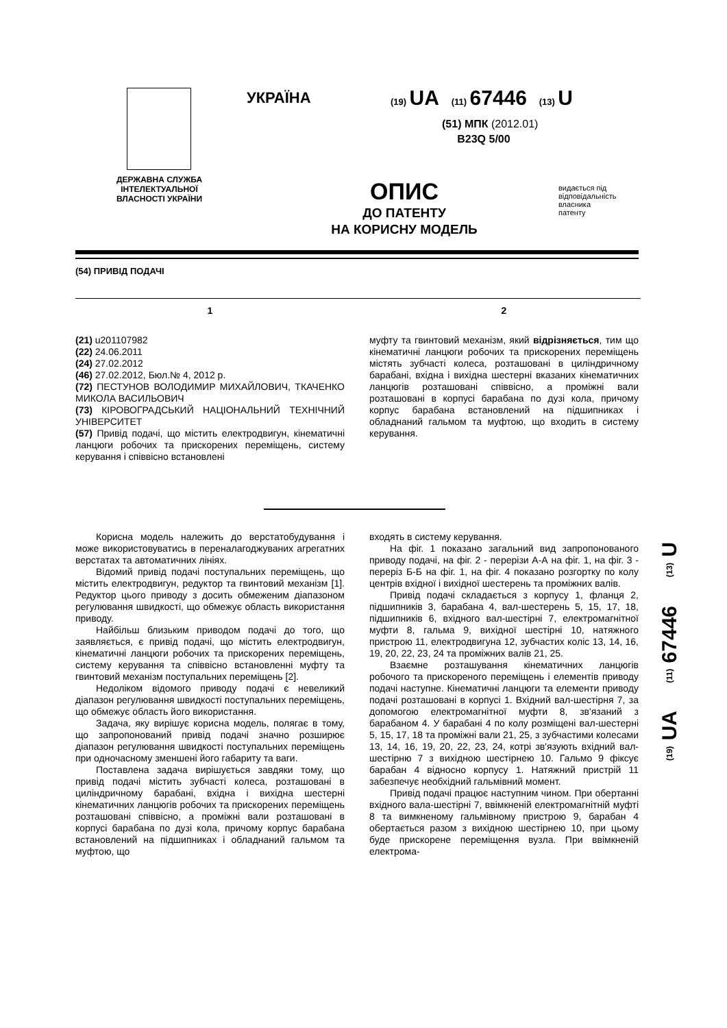ДЕРЖАВНА СЛУЖБА ІНТЕЛЕКТУАЛЬНОЇ ВЛАСНОСТІ УКРАЇНИ
УКРАЇНА
(19) UA (11) 67446 (13) U
(51) МПК (2012.01)
B23Q 5/00
ОПИС
ДО ПАТЕНТУ
НА КОРИСНУ МОДЕЛЬ
видається під
відповідальність
власника
патенту
(54) ПРИВІД ПОДАЧІ
1 2
(21) u201107982
(22) 24.06.2011
(24) 27.02.2012
(46) 27.02.2012, Бюл.№ 4, 2012 р.
(72) ПЕСТУНОВ ВОЛОДИМИР МИХАЙЛОВИЧ, ТКАЧЕНКО МИКОЛА ВАСИЛЬОВИЧ
(73) КІРОВОГРАДСЬКИЙ НАЦІОНАЛЬНИЙ ТЕХНІЧНИЙ УНІВЕРСИТЕТ
(57) Привід подачі, що містить електродвигун, кінематичні ланцюги робочих та прискорених переміщень, систему керування і співвісно встановлені
муфту та гвинтовий механізм, який відрізняється, тим що кінематичні ланцюги робочих та прискорених переміщень містять зубчасті колеса, розташовані в циліндричному барабані, вхідна і вихідна шестерні вказаних кінематичних ланцюгів розташовані співвісно, а проміжні вали розташовані в корпусі барабана по дузі кола, причому корпус барабана встановлений на підшипниках і обладнаний гальмом та муфтою, що входить в систему керування.
Корисна модель належить до верстатобудування і може використовуватись в переналагоджуваних агрегатних верстатах та автоматичних лініях.
Відомий привід подачі поступальних переміщень, що містить електродвигун, редуктор та гвинтовий механізм [1]. Редуктор цього приводу з досить обмеженим діапазоном регулювання швидкості, що обмежує область використання приводу.
Найбільш близьким приводом подачі до того, що заявляється, є привід подачі, що містить електродвигун, кінематичні ланцюги робочих та прискорених переміщень, систему керування та співвісно встановленні муфту та гвинтовий механізм поступальних переміщень [2].
Недоліком відомого приводу подачі є невеликий діапазон регулювання швидкості поступальних переміщень, що обмежує область його використання.
Задача, яку вирішує корисна модель, полягає в тому, що запропонований привід подачі значно розширює діапазон регулювання швидкості поступальних переміщень при одночасному зменшені його габариту та ваги.
Поставлена задача вирішується завдяки тому, що привід подачі містить зубчасті колеса, розташовані в циліндричному барабані, вхідна і вихідна шестерні кінематичних ланцюгів робочих та прискорених переміщень розташовані співвісно, а проміжні вали розташовані в корпусі барабана по дузі кола, причому корпус барабана встановлений на підшипниках і обладнаний гальмом та муфтою, що
входять в систему керування.
На фіг. 1 показано загальний вид запропонованого приводу подачі, на фіг. 2 - перерізи А-А на фіг. 1, на фіг. 3 - переріз Б-Б на фіг. 1, на фіг. 4 показано розгортку по колу центрів вхідної і вихідної шестерень та проміжних валів.
Привід подачі складається з корпусу 1, фланця 2, підшипників 3, барабана 4, вал-шестерень 5, 15, 17, 18, підшипників 6, вхідного вал-шестірні 7, електромагнітної муфти 8, гальма 9, вихідної шестірні 10, натяжного пристрою 11, електродвигуна 12, зубчастих коліс 13, 14, 16, 19, 20, 22, 23, 24 та проміжних валів 21, 25.
Взаємне розташування кінематичних ланцюгів робочого та прискореного переміщень і елементів приводу подачі наступне. Кінематичні ланцюги та елементи приводу подачі розташовані в корпусі 1. Вхідний вал-шестірня 7, за допомогою електромагнітної муфти 8, зв'язаний з барабаном 4. У барабані 4 по колу розміщені вал-шестерні 5, 15, 17, 18 та проміжні вали 21, 25, з зубчастими колесами 13, 14, 16, 19, 20, 22, 23, 24, котрі зв'язують вхідний вал-шестірню 7 з вихідною шестірнею 10. Гальмо 9 фіксує барабан 4 відносно корпусу 1. Натяжний пристрій 11 забезпечує необхідний гальмівний момент.
Привід подачі працює наступним чином. При обертанні вхідного вала-шестірні 7, ввімкненій електромагнітній муфті 8 та вимкненому гальмівному пристрою 9, барабан 4 обертається разом з вихідною шестірнею 10, при цьому буде прискорене переміщення вузла. При ввімкненій електрома-
(19) UA (11) 67446 (13) U